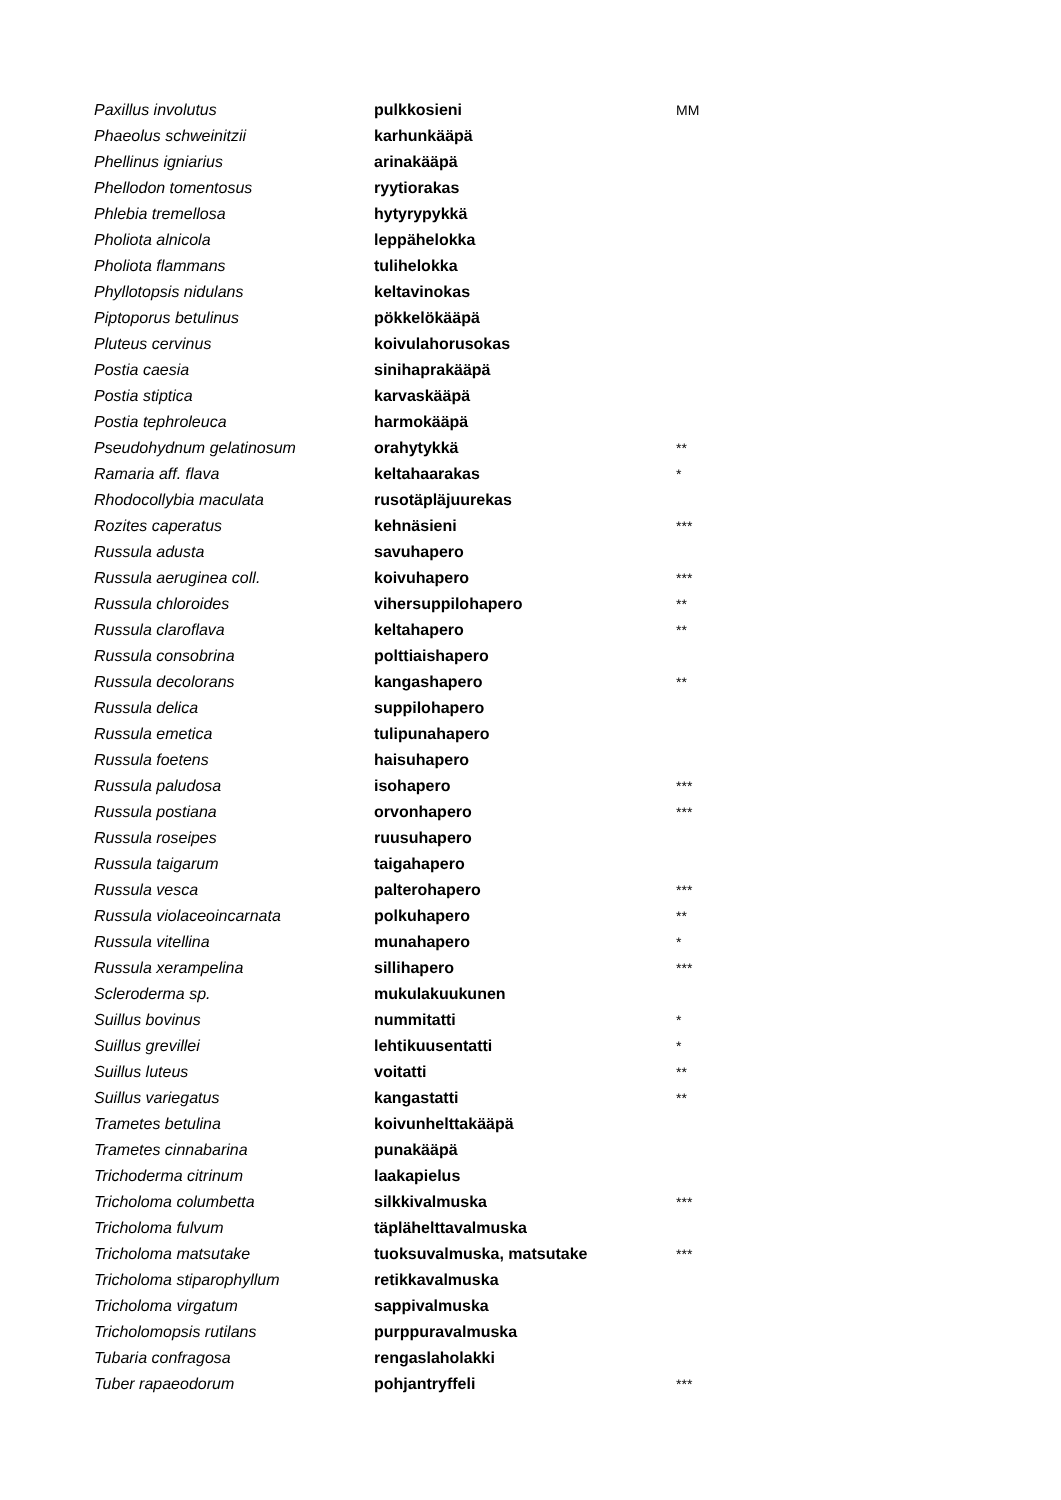| Paxillus involutus | pulkkosieni | MM |
| Phaeolus schweinitzii | karhunkääpä | |
| Phellinus igniarius | arinakääpä | |
| Phellodon tomentosus | ryytiorakas | |
| Phlebia tremellosa | hytyrypykkä | |
| Pholiota alnicola | leppähelokka | |
| Pholiota flammans | tulihelokka | |
| Phyllotopsis nidulans | keltavinokas | |
| Piptoporus betulinus | pökkelökääpä | |
| Pluteus cervinus | koivulahorusokas | |
| Postia caesia | sinihaprakääpä | |
| Postia stiptica | karvaskääpä | |
| Postia tephroleuca | harmokääpä | |
| Pseudohydnum gelatinosum | orahytykkä | ** |
| Ramaria aff. flava | keltahaarakas | * |
| Rhodocollybia maculata | rusotäpläjuurekas | |
| Rozites caperatus | kehnäsieni | *** |
| Russula adusta | savuhapero | |
| Russula aeruginea coll. | koivuhapero | *** |
| Russula chloroides | vihersuppilohapero | ** |
| Russula claroflava | keltahapero | ** |
| Russula consobrina | polttiaishapero | |
| Russula decolorans | kangashapero | ** |
| Russula delica | suppilohapero | |
| Russula emetica | tulipunahapero | |
| Russula foetens | haisuhapero | |
| Russula paludosa | isohapero | *** |
| Russula postiana | orvonhapero | *** |
| Russula roseipes | ruusuhapero | |
| Russula taigarum | taigahapero | |
| Russula vesca | palterohapero | *** |
| Russula violaceoincarnata | polkuhapero | ** |
| Russula vitellina | munahapero | * |
| Russula xerampelina | sillihapero | *** |
| Scleroderma sp. | mukulakuukunen | |
| Suillus bovinus | nummitatti | * |
| Suillus grevillei | lehtikuusentatti | * |
| Suillus luteus | voitatti | ** |
| Suillus variegatus | kangastatti | ** |
| Trametes betulina | koivunhelttakääpä | |
| Trametes cinnabarina | punakääpä | |
| Trichoderma citrinum | laakapielus | |
| Tricholoma columbetta | silkkivalmuska | *** |
| Tricholoma fulvum | täplähelttavalmuska | |
| Tricholoma matsutake | tuoksuvalmuska, matsutake | *** |
| Tricholoma stiparophyllum | retikkavalmuska | |
| Tricholoma virgatum | sappivalmuska | |
| Tricholomopsis rutilans | purppuravalmuska | |
| Tubaria confragosa | rengaslaholakki | |
| Tuber rapaeodorum | pohjantryffeli | *** |